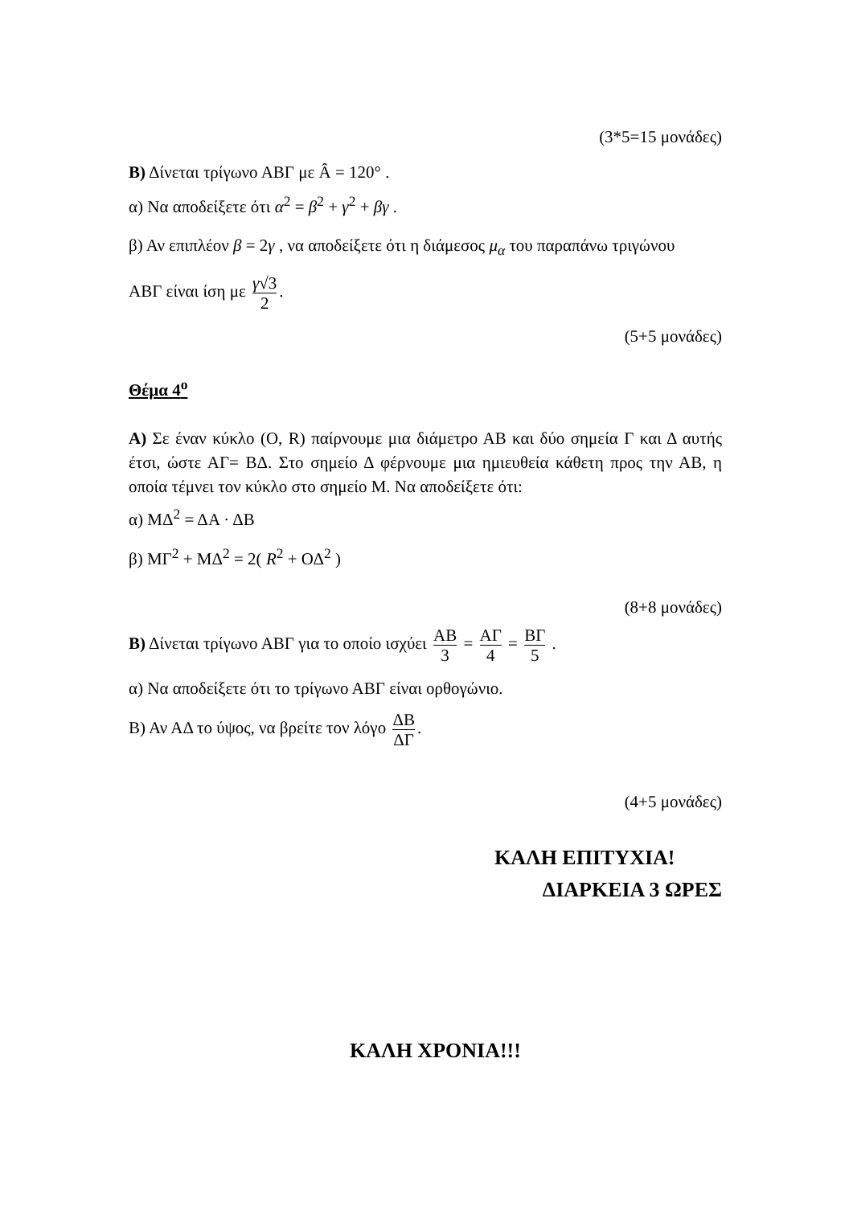(3*5=15 μονάδες)
Β) Δίνεται τρίγωνο ΑΒΓ με Â = 120° .
α) Να αποδείξετε ότι α<sup>2</sup> = β<sup>2</sup> + γ<sup>2</sup> + βγ .
β) Αν επιπλέον β = 2γ , να αποδείξετε ότι η διάμεσος μ<sub>α</sub> του παραπάνω τριγώνου
ΑΒΓ είναι ίση με γ√3 2.
(5+5 μονάδες)
Θέμα 4<sup>ο</sup>
Α) Σε έναν κύκλο (Ο, R) παίρνουμε μια διάμετρο ΑΒ και δύο σημεία Γ και Δ αυτής έτσι, ώστε ΑΓ= ΒΔ. Στο σημείο Δ φέρνουμε μια ημιευθεία κάθετη προς την ΑΒ, η οποία τέμνει τον κύκλο στο σημείο Μ. Να αποδείξετε ότι:
α) ΜΔ<sup>2</sup> = ΔΑ · ΔΒ
β) ΜΓ<sup>2</sup> + ΜΔ<sup>2</sup> = 2( R<sup>2</sup> + ΟΔ<sup>2</sup> )
(8+8 μονάδες)
Β) Δίνεται τρίγωνο ΑΒΓ για το οποίο ισχύει ΑΒ 3 = ΑΓ 4 = ΒΓ 5 .
α) Να αποδείξετε ότι το τρίγωνο ΑΒΓ είναι ορθογώνιο.
Β) Αν ΑΔ το ύψος, να βρείτε τον λόγο ΔΒ ΔΓ.
(4+5 μονάδες)
ΚΑΛΗ ΕΠΙΤΥΧΙΑ!
ΔΙΑΡΚΕΙΑ 3 ΩΡΕΣ
ΚΑΛΗ ΧΡΟΝΙΑ!!!